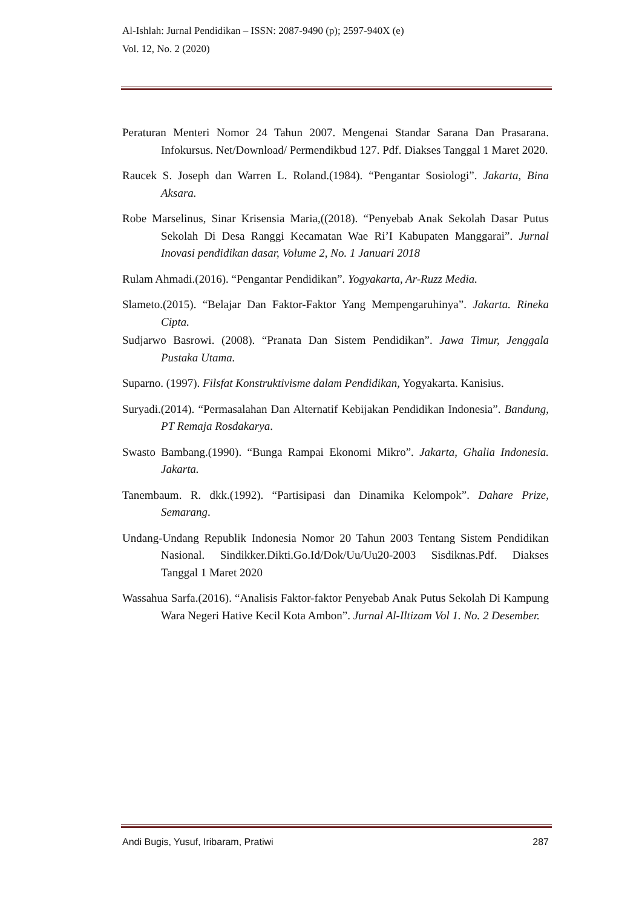Al-Ishlah: Jurnal Pendidikan – ISSN: 2087-9490 (p); 2597-940X (e)
Vol. 12, No. 2 (2020)
Peraturan Menteri Nomor 24 Tahun 2007. Mengenai Standar Sarana Dan Prasarana. Infokursus. Net/Download/ Permendikbud 127. Pdf. Diakses Tanggal 1 Maret 2020.
Raucek S. Joseph dan Warren L. Roland.(1984). “Pengantar Sosiologi”. Jakarta, Bina Aksara.
Robe Marselinus, Sinar Krisensia Maria,((2018). “Penyebab Anak Sekolah Dasar Putus Sekolah Di Desa Ranggi Kecamatan Wae Ri’I Kabupaten Manggarai”. Jurnal Inovasi pendidikan dasar, Volume 2, No. 1 Januari 2018
Rulam Ahmadi.(2016). “Pengantar Pendidikan”. Yogyakarta, Ar-Ruzz Media.
Slameto.(2015). “Belajar Dan Faktor-Faktor Yang Mempengaruhinya”. Jakarta. Rineka Cipta.
Sudjarwo Basrowi. (2008). “Pranata Dan Sistem Pendidikan”. Jawa Timur, Jenggala Pustaka Utama.
Suparno. (1997). Filsfat Konstruktivisme dalam Pendidikan, Yogyakarta. Kanisius.
Suryadi.(2014). “Permasalahan Dan Alternatif Kebijakan Pendidikan Indonesia”. Bandung, PT Remaja Rosdakarya.
Swasto Bambang.(1990). “Bunga Rampai Ekonomi Mikro”. Jakarta, Ghalia Indonesia. Jakarta.
Tanembaum. R. dkk.(1992). “Partisipasi dan Dinamika Kelompok”. Dahare Prize, Semarang.
Undang-Undang Republik Indonesia Nomor 20 Tahun 2003 Tentang Sistem Pendidikan Nasional. Sindikker.Dikti.Go.Id/Dok/Uu/Uu20-2003 Sisdiknas.Pdf. Diakses Tanggal 1 Maret 2020
Wassahua Sarfa.(2016). “Analisis Faktor-faktor Penyebab Anak Putus Sekolah Di Kampung Wara Negeri Hative Kecil Kota Ambon”. Jurnal Al-Iltizam Vol 1. No. 2 Desember.
Andi Bugis, Yusuf, Iribaram, Pratiwi 287